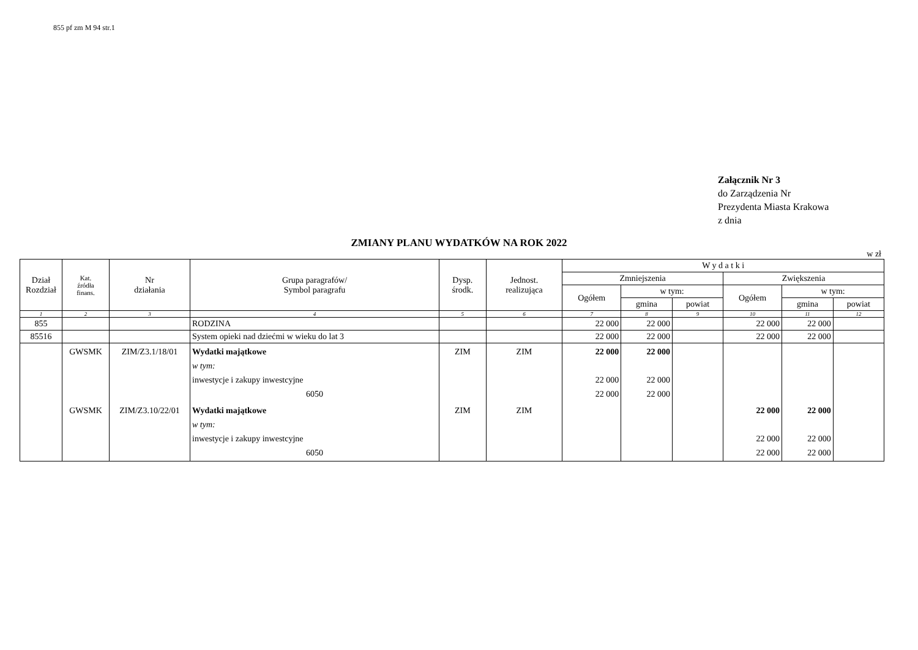855 pf zm M 94 str.1
Załącznik Nr 3
do Zarządzenia Nr
Prezydenta Miasta Krakowa
z dnia
ZMIANY PLANU WYDATKÓW NA ROK 2022
w zł
| Dział Rozdział | Kat. źródła finans. | Nr działania | Grupa paragrafów/ Symbol paragrafu | Dysp. środk. | Jednost. realizująca | W y d a t k i | | | | | |
| --- | --- | --- | --- | --- | --- | --- | --- | --- | --- | --- | --- |
| | | | | | | Zmniejszenia | | | Zwiększenia | | |
| | | | | | | Ogółem | w tym: | | Ogółem | w tym: | |
| | | | | | | | gmina | powiat | | gmina | powiat |
| 1 | 2 | 3 | 4 | 5 | 6 | 7 | 8 | 9 | 10 | 11 | 12 |
| 855 | | | RODZINA | | | 22 000 | 22 000 | | 22 000 | 22 000 | |
| 85516 | | | System opieki nad dziećmi w wieku do lat 3 | | | 22 000 | 22 000 | | 22 000 | 22 000 | |
| | GWSMK | ZIM/Z3.1/18/01 | Wydatki majątkowe w tym: inwestycje i zakupy inwestcyjne 6050 | ZIM | ZIM | 22 000 22 000 22 000 | 22 000 22 000 22 000 | | | | |
| | GWSMK | ZIM/Z3.10/22/01 | Wydatki majątkowe w tym: inwestycje i zakupy inwestcyjne 6050 | ZIM | ZIM | | | | 22 000 22 000 22 000 | 22 000 22 000 22 000 | |